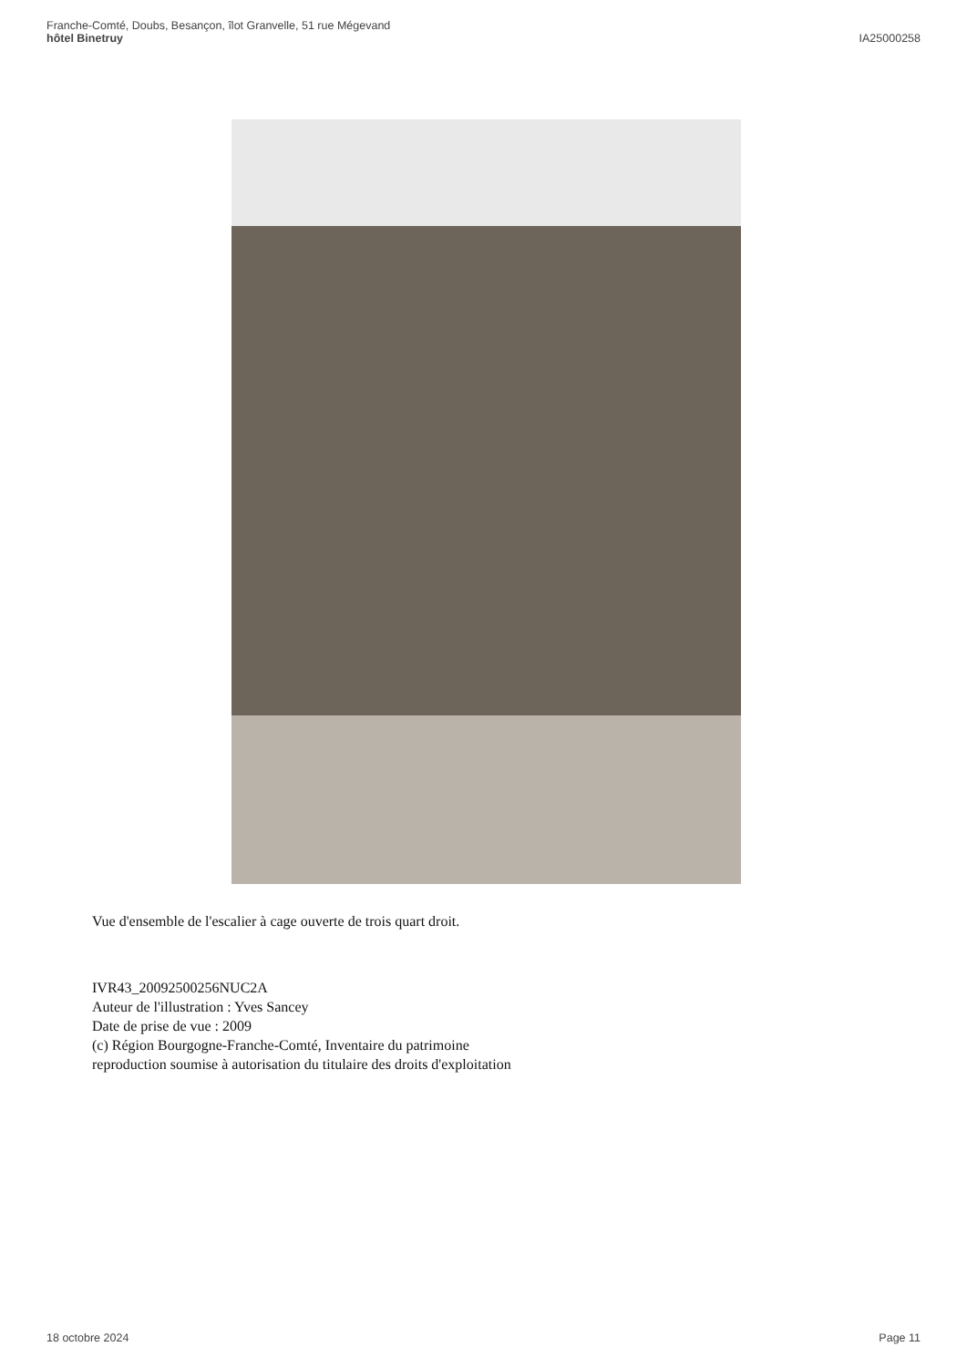Franche-Comté, Doubs, Besançon, îlot Granvelle, 51 rue Mégevand
hôtel Binetruy
IA25000258
Vue d'ensemble de l'escalier à cage ouverte de trois quart droit.
IVR43_20092500256NUC2A
Auteur de l'illustration : Yves Sancey
Date de prise de vue : 2009
(c) Région Bourgogne-Franche-Comté, Inventaire du patrimoine
reproduction soumise à autorisation du titulaire des droits d'exploitation
18 octobre 2024 Page 11